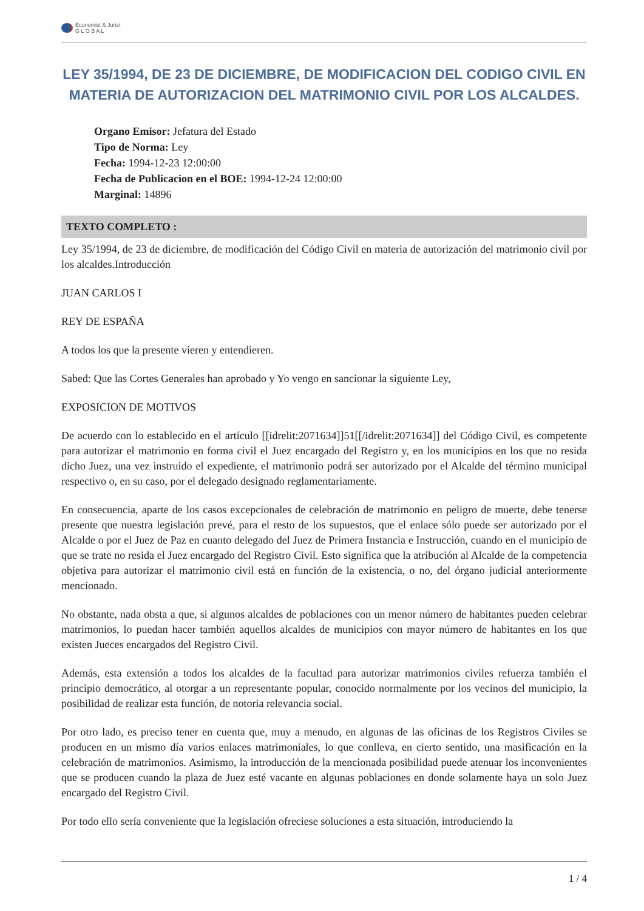Economist & Jurist
G L O B A L
LEY 35/1994, DE 23 DE DICIEMBRE, DE MODIFICACION DEL CODIGO CIVIL EN MATERIA DE AUTORIZACION DEL MATRIMONIO CIVIL POR LOS ALCALDES.
Organo Emisor: Jefatura del Estado
Tipo de Norma: Ley
Fecha: 1994-12-23 12:00:00
Fecha de Publicacion en el BOE: 1994-12-24 12:00:00
Marginal: 14896
TEXTO COMPLETO :
Ley 35/1994, de 23 de diciembre, de modificación del Código Civil en materia de autorización del matrimonio civil por los alcaldes.Introducción
JUAN CARLOS I
REY DE ESPAÑA
A todos los que la presente vieren y entendieren.
Sabed: Que las Cortes Generales han aprobado y Yo vengo en sancionar la siguiente Ley,
EXPOSICION DE MOTIVOS
De acuerdo con lo establecido en el artículo [[idrelit:2071634]]51[[/idrelit:2071634]] del Código Civil, es competente para autorizar el matrimonio en forma civil el Juez encargado del Registro y, en los municipios en los que no resida dicho Juez, una vez instruido el expediente, el matrimonio podrá ser autorizado por el Alcalde del término municipal respectivo o, en su caso, por el delegado designado reglamentariamente.
En consecuencia, aparte de los casos excepcionales de celebración de matrimonio en peligro de muerte, debe tenerse presente que nuestra legislación prevé, para el resto de los supuestos, que el enlace sólo puede ser autorizado por el Alcalde o por el Juez de Paz en cuanto delegado del Juez de Primera Instancia e Instrucción, cuando en el municipio de que se trate no resida el Juez encargado del Registro Civil. Esto significa que la atribución al Alcalde de la competencia objetiva para autorizar el matrimonio civil está en función de la existencia, o no, del órgano judicial anteriormente mencionado.
No obstante, nada obsta a que, si algunos alcaldes de poblaciones con un menor número de habitantes pueden celebrar matrimonios, lo puedan hacer también aquellos alcaldes de municipios con mayor número de habitantes en los que existen Jueces encargados del Registro Civil.
Además, esta extensión a todos los alcaldes de la facultad para autorizar matrimonios civiles refuerza también el principio democrático, al otorgar a un representante popular, conocido normalmente por los vecinos del municipio, la posibilidad de realizar esta función, de notoria relevancia social.
Por otro lado, es preciso tener en cuenta que, muy a menudo, en algunas de las oficinas de los Registros Civiles se producen en un mismo día varios enlaces matrimoniales, lo que conlleva, en cierto sentido, una masificación en la celebración de matrimonios. Asimismo, la introducción de la mencionada posibilidad puede atenuar los inconvenientes que se producen cuando la plaza de Juez esté vacante en algunas poblaciones en donde solamente haya un solo Juez encargado del Registro Civil.
Por todo ello sería conveniente que la legislación ofreciese soluciones a esta situación, introduciendo la
1 / 4